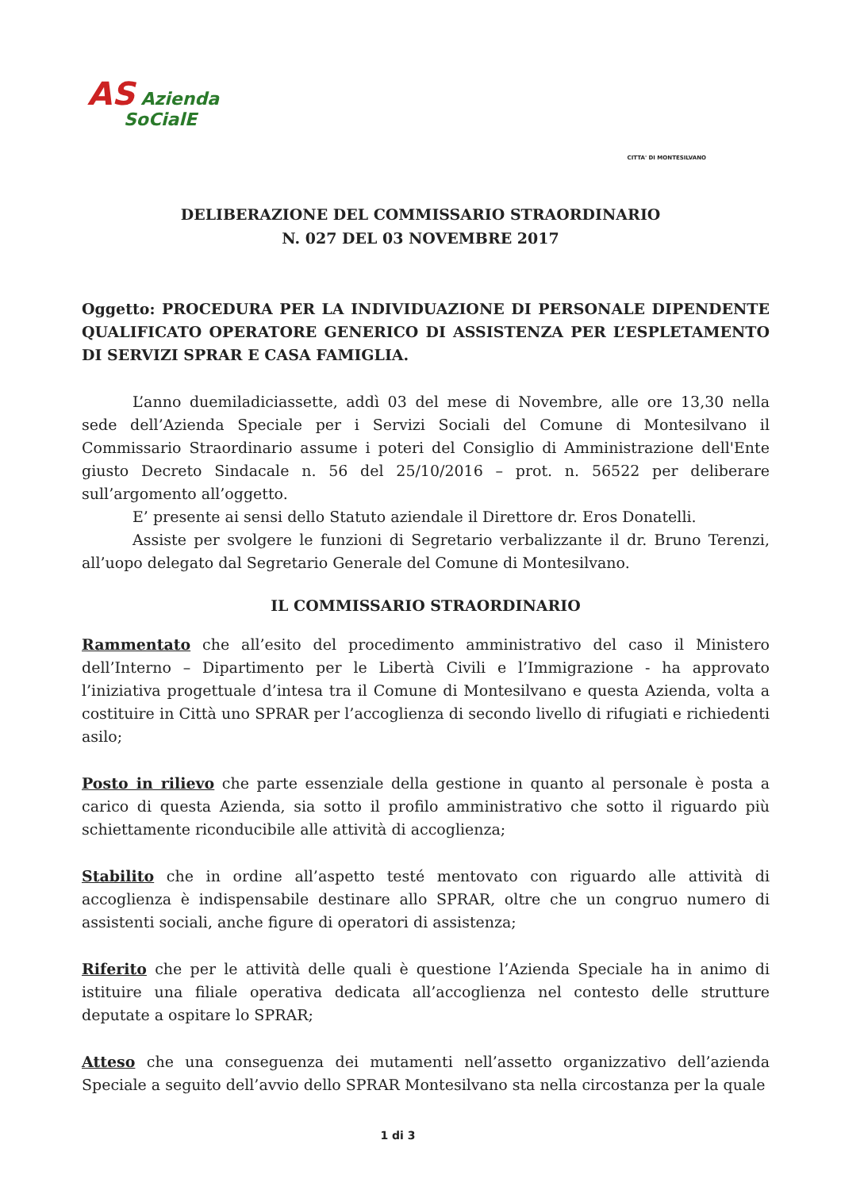AS Azienda
SoCialE
CITTA' DI MONTESILVANO
DELIBERAZIONE DEL COMMISSARIO STRAORDINARIO
N. 027 DEL 03 NOVEMBRE 2017
Oggetto: PROCEDURA PER LA INDIVIDUAZIONE DI PERSONALE DIPENDENTE QUALIFICATO OPERATORE GENERICO DI ASSISTENZA PER L’ESPLETAMENTO DI SERVIZI SPRAR E CASA FAMIGLIA.
L’anno duemiladiciassette, addì 03 del mese di Novembre, alle ore 13,30 nella sede dell’Azienda Speciale per i Servizi Sociali del Comune di Montesilvano il Commissario Straordinario assume i poteri del Consiglio di Amministrazione dell'Ente giusto Decreto Sindacale n. 56 del 25/10/2016 – prot. n. 56522 per deliberare sull’argomento all’oggetto.
E’ presente ai sensi dello Statuto aziendale il Direttore dr. Eros Donatelli.
Assiste per svolgere le funzioni di Segretario verbalizzante il dr. Bruno Terenzi, all’uopo delegato dal Segretario Generale del Comune di Montesilvano.
IL COMMISSARIO STRAORDINARIO
Rammentato che all’esito del procedimento amministrativo del caso il Ministero dell’Interno – Dipartimento per le Libertà Civili e l’Immigrazione - ha approvato l’iniziativa progettuale d’intesa tra il Comune di Montesilvano e questa Azienda, volta a costituire in Città uno SPRAR per l’accoglienza di secondo livello di rifugiati e richiedenti asilo;
Posto in rilievo che parte essenziale della gestione in quanto al personale è posta a carico di questa Azienda, sia sotto il profilo amministrativo che sotto il riguardo più schiettamente riconducibile alle attività di accoglienza;
Stabilito che in ordine all’aspetto testé mentovato con riguardo alle attività di accoglienza è indispensabile destinare allo SPRAR, oltre che un congruo numero di assistenti sociali, anche figure di operatori di assistenza;
Riferito che per le attività delle quali è questione l’Azienda Speciale ha in animo di istituire una filiale operativa dedicata all’accoglienza nel contesto delle strutture deputate a ospitare lo SPRAR;
Atteso che una conseguenza dei mutamenti nell’assetto organizzativo dell’azienda Speciale a seguito dell’avvio dello SPRAR Montesilvano sta nella circostanza per la quale
1 di 3